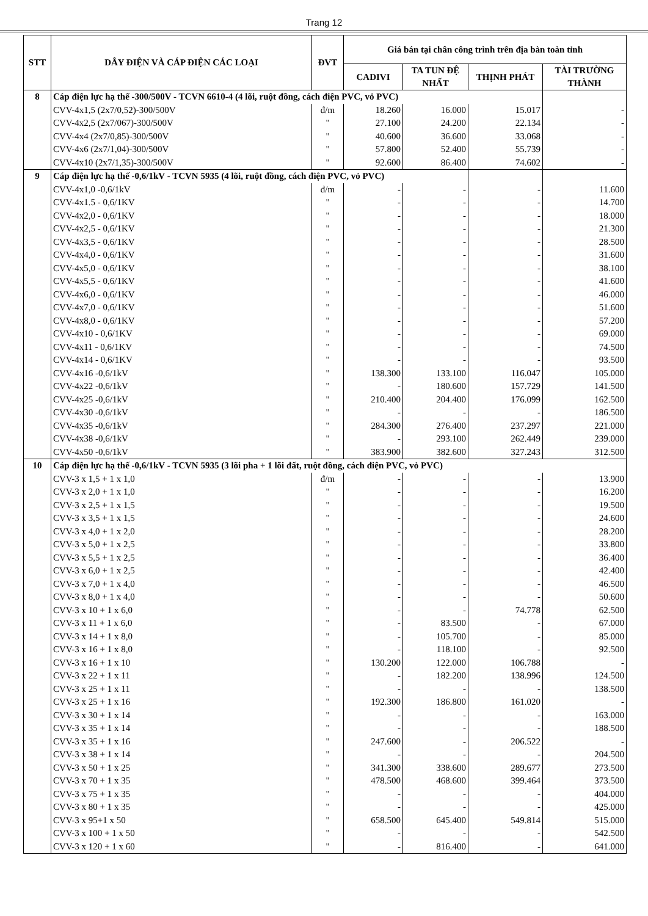Trang 12
| STT | DÂY ĐIỆN VÀ CÁP ĐIỆN CÁC LOẠI | ĐVT | Giá bán tại chân công trình trên địa bàn toàn tỉnh | | | |
| --- | --- | --- | --- | --- | --- | --- |
| | | | CADIVI | TA TUN ĐỆ NHẤT | THỊNH PHÁT | TÀI TRƯỜNG THÀNH |
| 8 | Cáp điện lực hạ thế -300/500V - TCVN 6610-4 (4 lõi, ruột đồng, cách điện PVC, vỏ PVC) | | | | | |
| | CVV-4x1,5 (2x7/0,52)-300/500V | đ/m | 18.260 | 16.000 | 15.017 | - |
| | CVV-4x2,5 (2x7/067)-300/500V | " | 27.100 | 24.200 | 22.134 | - |
| | CVV-4x4 (2x7/0,85)-300/500V | " | 40.600 | 36.600 | 33.068 | - |
| | CVV-4x6 (2x7/1,04)-300/500V | " | 57.800 | 52.400 | 55.739 | - |
| | CVV-4x10 (2x7/1,35)-300/500V | " | 92.600 | 86.400 | 74.602 | - |
| 9 | Cáp điện lực hạ thế -0,6/1kV - TCVN 5935 (4 lõi, ruột đồng, cách điện PVC, vỏ PVC) | | | | | |
| | CVV-4x1,0 -0,6/1kV | đ/m | - | - | - | 11.600 |
| | CVV-4x1.5 - 0,6/1KV | " | - | - | - | 14.700 |
| | CVV-4x2,0 - 0,6/1KV | " | - | - | - | 18.000 |
| | CVV-4x2,5 - 0,6/1KV | " | - | - | - | 21.300 |
| | CVV-4x3,5 - 0,6/1KV | " | - | - | - | 28.500 |
| | CVV-4x4,0 - 0,6/1KV | " | - | - | - | 31.600 |
| | CVV-4x5,0 - 0,6/1KV | " | - | - | - | 38.100 |
| | CVV-4x5,5 - 0,6/1KV | " | - | - | - | 41.600 |
| | CVV-4x6,0 - 0,6/1KV | " | - | - | - | 46.000 |
| | CVV-4x7,0 - 0,6/1KV | " | - | - | - | 51.600 |
| | CVV-4x8,0 - 0,6/1KV | " | - | - | - | 57.200 |
| | CVV-4x10 - 0,6/1KV | " | - | - | - | 69.000 |
| | CVV-4x11 - 0,6/1KV | " | - | - | - | 74.500 |
| | CVV-4x14 - 0,6/1KV | " | - | - | - | 93.500 |
| | CVV-4x16 -0,6/1kV | " | 138.300 | 133.100 | 116.047 | 105.000 |
| | CVV-4x22 -0,6/1kV | " | - | 180.600 | 157.729 | 141.500 |
| | CVV-4x25 -0,6/1kV | " | 210.400 | 204.400 | 176.099 | 162.500 |
| | CVV-4x30 -0,6/1kV | " | - | - | - | 186.500 |
| | CVV-4x35 -0,6/1kV | " | 284.300 | 276.400 | 237.297 | 221.000 |
| | CVV-4x38 -0,6/1kV | " | - | 293.100 | 262.449 | 239.000 |
| | CVV-4x50 -0,6/1kV | " | 383.900 | 382.600 | 327.243 | 312.500 |
| 10 | Cáp điện lực hạ thế -0,6/1kV - TCVN 5935 (3 lõi pha + 1 lõi đất, ruột đồng, cách điện PVC, vỏ PVC) | | | | | |
| | CVV-3 x 1,5 + 1 x 1,0 | đ/m | - | - | - | 13.900 |
| | CVV-3 x 2,0 + 1 x 1,0 | " | - | - | - | 16.200 |
| | CVV-3 x 2,5 + 1 x 1,5 | " | - | - | - | 19.500 |
| | CVV-3 x 3,5 + 1 x 1,5 | " | - | - | - | 24.600 |
| | CVV-3 x 4,0 + 1 x 2,0 | " | - | - | - | 28.200 |
| | CVV-3 x 5,0 + 1 x 2,5 | " | - | - | - | 33.800 |
| | CVV-3 x 5,5 + 1 x 2,5 | " | - | - | - | 36.400 |
| | CVV-3 x 6,0 + 1 x 2,5 | " | - | - | - | 42.400 |
| | CVV-3 x 7,0 + 1 x 4,0 | " | - | - | - | 46.500 |
| | CVV-3 x 8,0 + 1 x 4,0 | " | - | - | - | 50.600 |
| | CVV-3 x 10 + 1 x 6,0 | " | - | - | 74.778 | 62.500 |
| | CVV-3 x 11 + 1 x 6,0 | " | - | 83.500 | - | 67.000 |
| | CVV-3 x 14 + 1 x 8,0 | " | - | 105.700 | - | 85.000 |
| | CVV-3 x 16 + 1 x 8,0 | " | - | 118.100 | - | 92.500 |
| | CVV-3 x 16 + 1 x 10 | " | 130.200 | 122.000 | 106.788 | - |
| | CVV-3 x 22 + 1 x 11 | " | - | 182.200 | 138.996 | 124.500 |
| | CVV-3 x 25 + 1 x 11 | " | - | - | - | 138.500 |
| | CVV-3 x 25 + 1 x 16 | " | 192.300 | 186.800 | 161.020 | - |
| | CVV-3 x 30 + 1 x 14 | " | - | - | - | 163.000 |
| | CVV-3 x 35 + 1 x 14 | " | - | - | - | 188.500 |
| | CVV-3 x 35 + 1 x 16 | " | 247.600 | - | 206.522 | - |
| | CVV-3 x 38 + 1 x 14 | " | - | - | - | 204.500 |
| | CVV-3 x 50 + 1 x 25 | " | 341.300 | 338.600 | 289.677 | 273.500 |
| | CVV-3 x 70 + 1 x 35 | " | 478.500 | 468.600 | 399.464 | 373.500 |
| | CVV-3 x 75 + 1 x 35 | " | - | - | - | 404.000 |
| | CVV-3 x 80 + 1 x 35 | " | - | - | - | 425.000 |
| | CVV-3 x 95+1 x 50 | " | 658.500 | 645.400 | 549.814 | 515.000 |
| | CVV-3 x 100 + 1 x 50 | " | - | - | - | 542.500 |
| | CVV-3 x 120 + 1 x 60 | " | - | 816.400 | - | 641.000 |